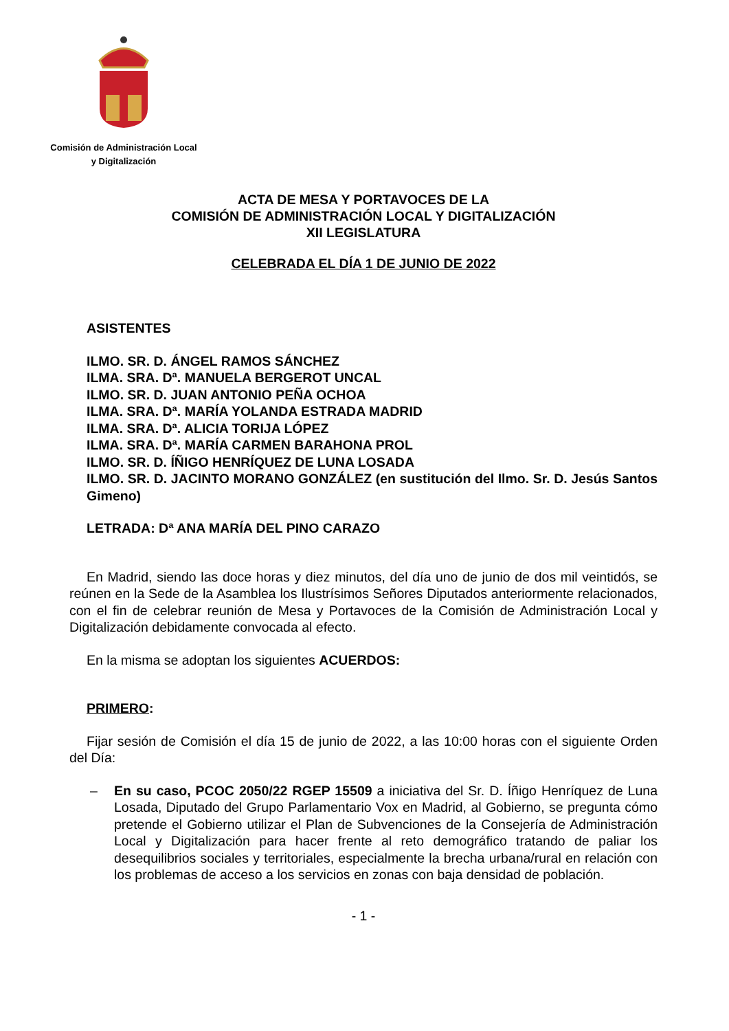Comisión de Administración Local
y Digitalización
ACTA DE MESA Y PORTAVOCES DE LA
COMISIÓN DE ADMINISTRACIÓN LOCAL Y DIGITALIZACIÓN
XII LEGISLATURA
CELEBRADA EL DÍA 1 DE JUNIO DE 2022
ASISTENTES
ILMO. SR. D. ÁNGEL RAMOS SÁNCHEZ
ILMA. SRA. Dª. MANUELA BERGEROT UNCAL
ILMO. SR. D. JUAN ANTONIO PEÑA OCHOA
ILMA. SRA. Dª. MARÍA YOLANDA ESTRADA MADRID
ILMA. SRA. Dª. ALICIA TORIJA LÓPEZ
ILMA. SRA. Dª. MARÍA CARMEN BARAHONA PROL
ILMO. SR. D. ÍÑIGO HENRÍQUEZ DE LUNA LOSADA
ILMO. SR. D. JACINTO MORANO GONZÁLEZ (en sustitución del Ilmo. Sr. D. Jesús Santos Gimeno)
LETRADA: Dª ANA MARÍA DEL PINO CARAZO
En Madrid, siendo las doce horas y diez minutos, del día uno de junio de dos mil veintidós, se reúnen en la Sede de la Asamblea los Ilustrísimos Señores Diputados anteriormente relacionados, con el fin de celebrar reunión de Mesa y Portavoces de la Comisión de Administración Local y Digitalización debidamente convocada al efecto.
En la misma se adoptan los siguientes ACUERDOS:
PRIMERO:
Fijar sesión de Comisión el día 15 de junio de 2022, a las 10:00 horas con el siguiente Orden del Día:
– En su caso, PCOC 2050/22 RGEP 15509 a iniciativa del Sr. D. Íñigo Henríquez de Luna Losada, Diputado del Grupo Parlamentario Vox en Madrid, al Gobierno, se pregunta cómo pretende el Gobierno utilizar el Plan de Subvenciones de la Consejería de Administración Local y Digitalización para hacer frente al reto demográfico tratando de paliar los desequilibrios sociales y territoriales, especialmente la brecha urbana/rural en relación con los problemas de acceso a los servicios en zonas con baja densidad de población.
- 1 -